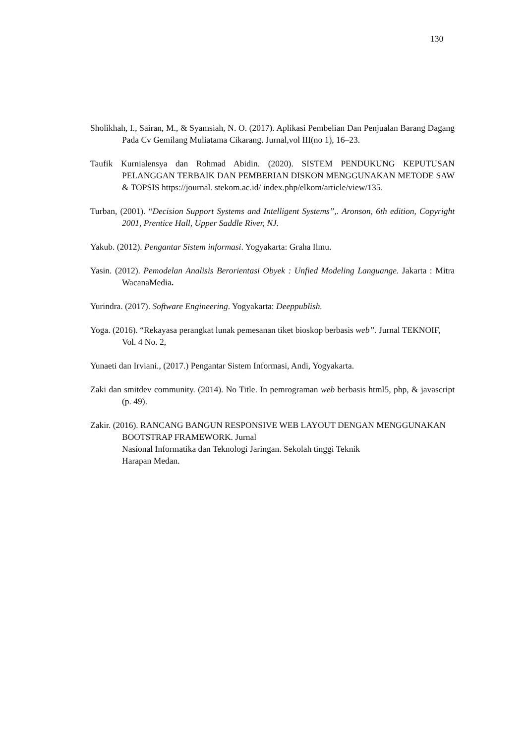130
Sholikhah, I., Sairan, M., & Syamsiah, N. O. (2017). Aplikasi Pembelian Dan Penjualan Barang Dagang Pada Cv Gemilang Muliatama Cikarang. Jurnal,vol III(no 1), 16–23.
Taufik Kurnialensya dan Rohmad Abidin. (2020). SISTEM PENDUKUNG KEPUTUSAN PELANGGAN TERBAIK DAN PEMBERIAN DISKON MENGGUNAKAN METODE SAW & TOPSIS https://journal. stekom.ac.id/ index.php/elkom/article/view/135.
Turban, (2001). “Decision Support Systems and Intelligent Systems”,. Aronson, 6th edition, Copyright 2001, Prentice Hall, Upper Saddle River, NJ.
Yakub. (2012). Pengantar Sistem informasi. Yogyakarta: Graha Ilmu.
Yasin. (2012). Pemodelan Analisis Berorientasi Obyek : Unfied Modeling Languange. Jakarta : Mitra WacanaMedia.
Yurindra. (2017). Software Engineering. Yogyakarta: Deeppublish.
Yoga. (2016). “Rekayasa perangkat lunak pemesanan tiket bioskop berbasis web”. Jurnal TEKNOIF, Vol. 4 No. 2,
Yunaeti dan Irviani., (2017.) Pengantar Sistem Informasi, Andi, Yogyakarta.
Zaki dan smitdev community. (2014). No Title. In pemrograman web berbasis html5, php, & javascript (p. 49).
Zakir. (2016). RANCANG BANGUN RESPONSIVE WEB LAYOUT DENGAN MENGGUNAKAN BOOTSTRAP FRAMEWORK. Jurnal
Nasional Informatika dan Teknologi Jaringan. Sekolah tinggi Teknik
Harapan Medan.